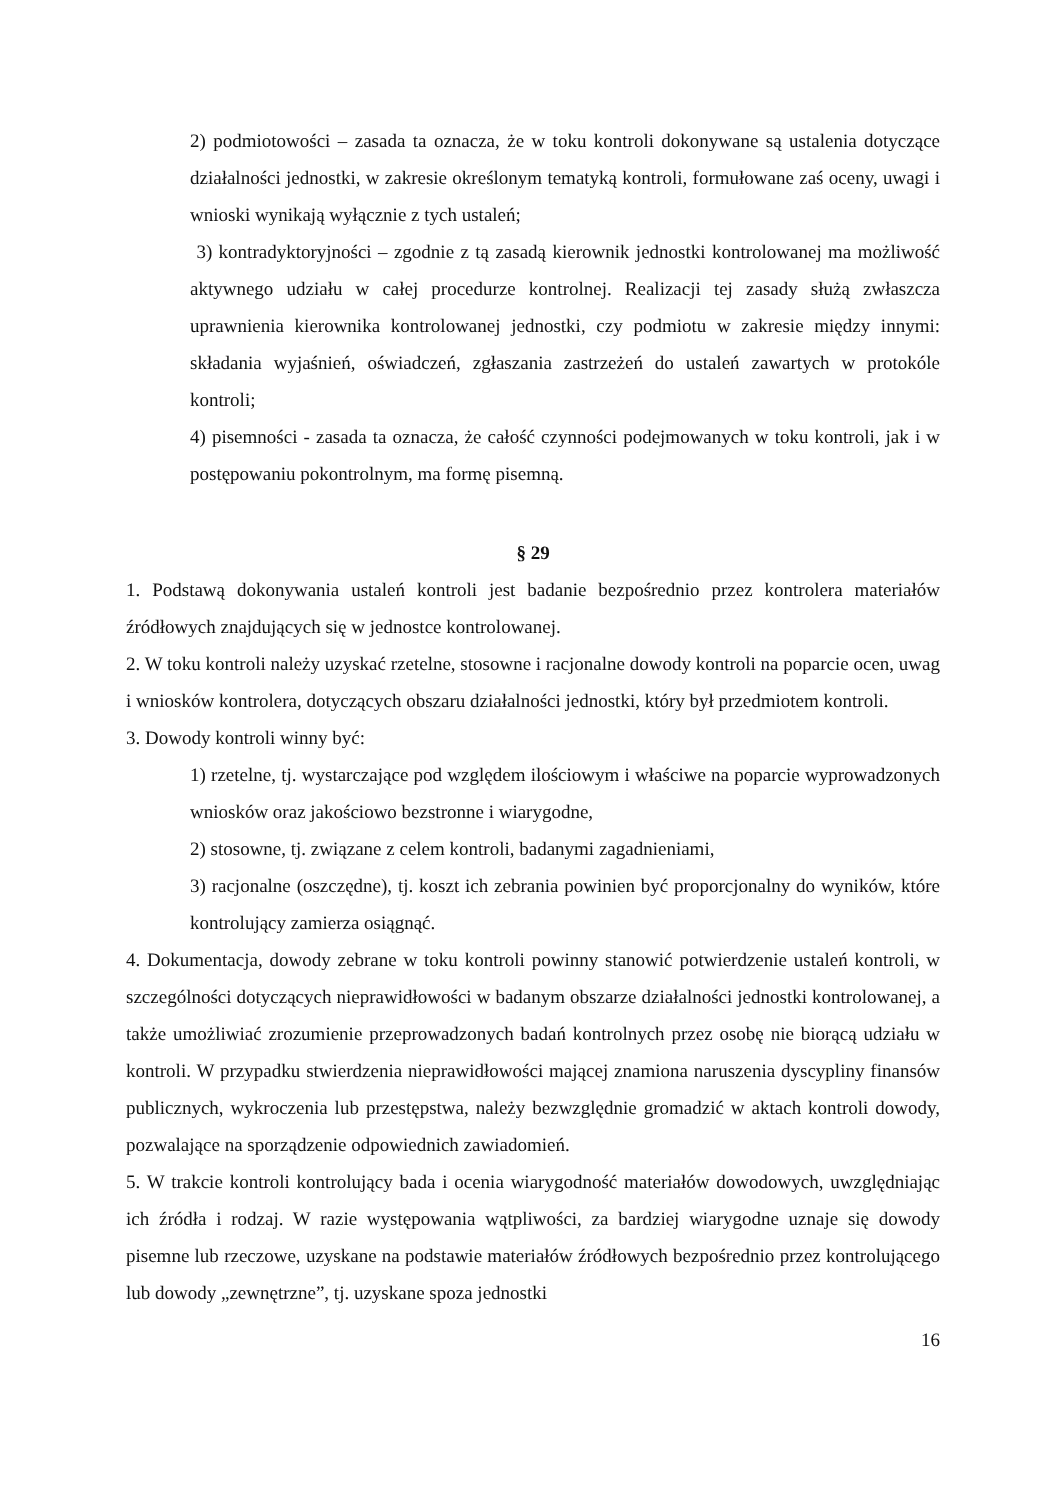2) podmiotowości – zasada ta oznacza, że w toku kontroli dokonywane są ustalenia dotyczące działalności jednostki, w zakresie określonym tematyką kontroli, formułowane zaś oceny, uwagi i wnioski wynikają wyłącznie z tych ustaleń;
3) kontradyktoryjności – zgodnie z tą zasadą kierownik jednostki kontrolowanej ma możliwość aktywnego udziału w całej procedurze kontrolnej. Realizacji tej zasady służą zwłaszcza uprawnienia kierownika kontrolowanej jednostki, czy podmiotu w zakresie między innymi: składania wyjaśnień, oświadczeń, zgłaszania zastrzeżeń do ustaleń zawartych w protokóle kontroli;
4) pisemności - zasada ta oznacza, że całość czynności podejmowanych w toku kontroli, jak i w postępowaniu pokontrolnym, ma formę pisemną.
§ 29
1. Podstawą dokonywania ustaleń kontroli jest badanie bezpośrednio przez kontrolera materiałów źródłowych znajdujących się w jednostce kontrolowanej.
2. W toku kontroli należy uzyskać rzetelne, stosowne i racjonalne dowody kontroli na poparcie ocen, uwag i wniosków kontrolera, dotyczących obszaru działalności jednostki, który był przedmiotem kontroli.
3. Dowody kontroli winny być:
1) rzetelne, tj. wystarczające pod względem ilościowym i właściwe na poparcie wyprowadzonych wniosków oraz jakościowo bezstronne i wiarygodne,
2) stosowne, tj. związane z celem kontroli, badanymi zagadnieniami,
3) racjonalne (oszczędne), tj. koszt ich zebrania powinien być proporcjonalny do wyników, które kontrolujący zamierza osiągnąć.
4. Dokumentacja, dowody zebrane w toku kontroli powinny stanowić potwierdzenie ustaleń kontroli, w szczególności dotyczących nieprawidłowości w badanym obszarze działalności jednostki kontrolowanej, a także umożliwiać zrozumienie przeprowadzonych badań kontrolnych przez osobę nie biorącą udziału w kontroli. W przypadku stwierdzenia nieprawidłowości mającej znamiona naruszenia dyscypliny finansów publicznych, wykroczenia lub przestępstwa, należy bezwzględnie gromadzić w aktach kontroli dowody, pozwalające na sporządzenie odpowiednich zawiadomień.
5. W trakcie kontroli kontrolujący bada i ocenia wiarygodność materiałów dowodowych, uwzględniając ich źródła i rodzaj. W razie występowania wątpliwości, za bardziej wiarygodne uznaje się dowody pisemne lub rzeczowe, uzyskane na podstawie materiałów źródłowych bezpośrednio przez kontrolującego lub dowody „zewnętrzne”, tj. uzyskane spoza jednostki
16